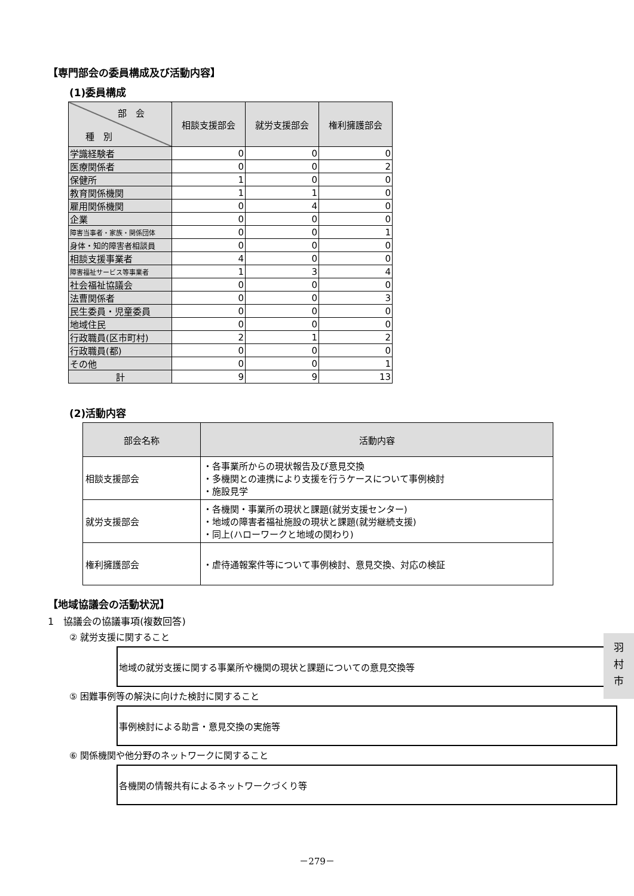【専門部会の委員構成及び活動内容】
(1)委員構成
| 部 会 種 別 | 相談支援部会 | 就労支援部会 | 権利擁護部会 |
| --- | --- | --- | --- |
| 学識経験者 | 0 | 0 | 0 |
| 医療関係者 | 0 | 0 | 2 |
| 保健所 | 1 | 0 | 0 |
| 教育関係機関 | 1 | 1 | 0 |
| 雇用関係機関 | 0 | 4 | 0 |
| 企業 | 0 | 0 | 0 |
| 障害当事者・家族・関係団体 | 0 | 0 | 1 |
| 身体・知的障害者相談員 | 0 | 0 | 0 |
| 相談支援事業者 | 4 | 0 | 0 |
| 障害福祉サービス等事業者 | 1 | 3 | 4 |
| 社会福祉協議会 | 0 | 0 | 0 |
| 法曹関係者 | 0 | 0 | 3 |
| 民生委員・児童委員 | 0 | 0 | 0 |
| 地域住民 | 0 | 0 | 0 |
| 行政職員(区市町村) | 2 | 1 | 2 |
| 行政職員(都) | 0 | 0 | 0 |
| その他 | 0 | 0 | 1 |
| 計 | 9 | 9 | 13 |
(2)活動内容
| 部会名称 | 活動内容 |
| --- | --- |
| 相談支援部会 | ・各事業所からの現状報告及び意見交換 ・多機関との連携により支援を行うケースについて事例検討 ・施設見学 |
| 就労支援部会 | ・各機関・事業所の現状と課題(就労支援センター) ・地域の障害者福祉施設の現状と課題(就労継続支援) ・同上(ハローワークと地域の関わり) |
| 権利擁護部会 | ・虐待通報案件等について事例検討、意見交換、対応の検証 |
【地域協議会の活動状況】
1　協議会の協議事項(複数回答)
② 就労支援に関すること
地域の就労支援に関する事業所や機関の現状と課題についての意見交換等
⑤ 困難事例等の解決に向けた検討に関すること
事例検討による助言・意見交換の実施等
⑥ 関係機関や他分野のネットワークに関すること
各機関の情報共有によるネットワークづくり等
羽
村
市
－279－